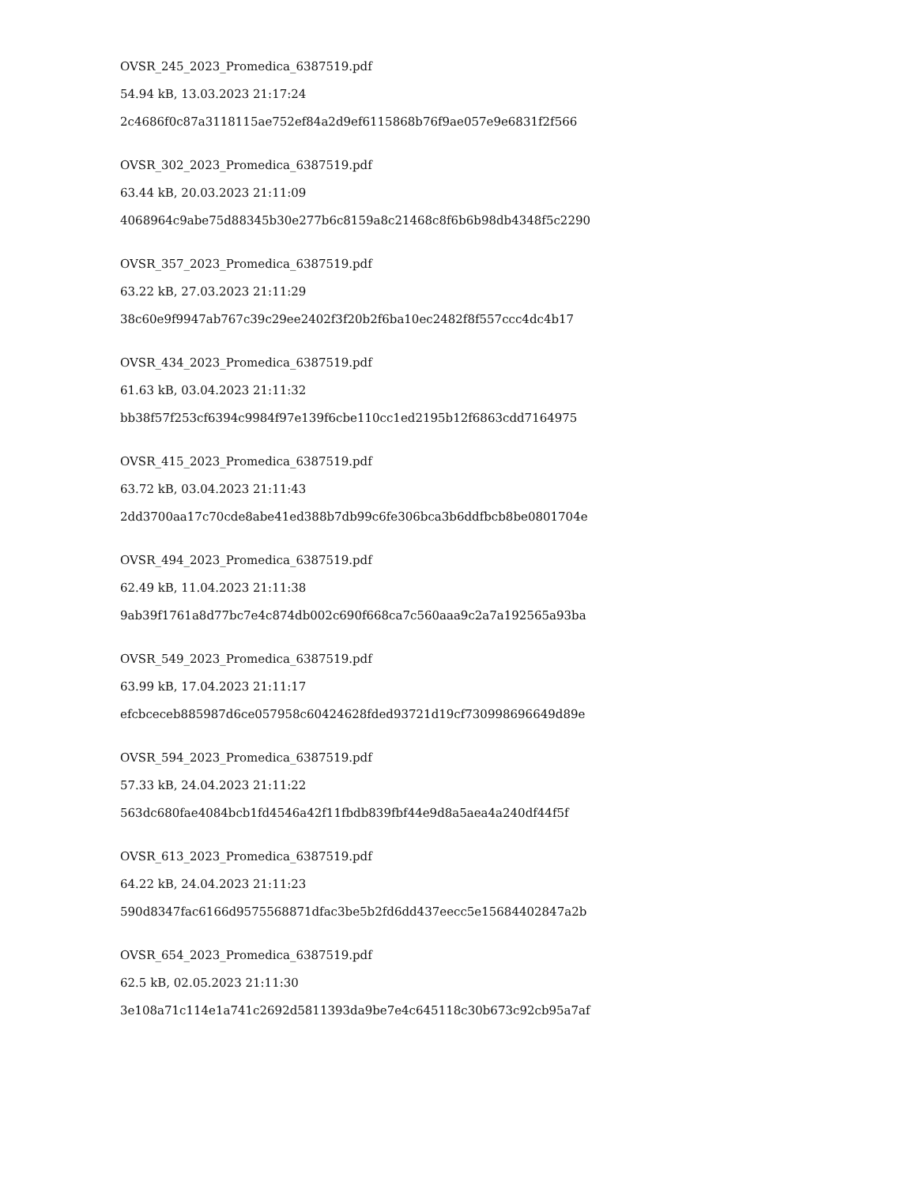OVSR_245_2023_Promedica_6387519.pdf
54.94 kB, 13.03.2023 21:17:24
2c4686f0c87a3118115ae752ef84a2d9ef6115868b76f9ae057e9e6831f2f566
OVSR_302_2023_Promedica_6387519.pdf
63.44 kB, 20.03.2023 21:11:09
4068964c9abe75d88345b30e277b6c8159a8c21468c8f6b6b98db4348f5c2290
OVSR_357_2023_Promedica_6387519.pdf
63.22 kB, 27.03.2023 21:11:29
38c60e9f9947ab767c39c29ee2402f3f20b2f6ba10ec2482f8f557ccc4dc4b17
OVSR_434_2023_Promedica_6387519.pdf
61.63 kB, 03.04.2023 21:11:32
bb38f57f253cf6394c9984f97e139f6cbe110cc1ed2195b12f6863cdd7164975
OVSR_415_2023_Promedica_6387519.pdf
63.72 kB, 03.04.2023 21:11:43
2dd3700aa17c70cde8abe41ed388b7db99c6fe306bca3b6ddfbcb8be0801704e
OVSR_494_2023_Promedica_6387519.pdf
62.49 kB, 11.04.2023 21:11:38
9ab39f1761a8d77bc7e4c874db002c690f668ca7c560aaa9c2a7a192565a93ba
OVSR_549_2023_Promedica_6387519.pdf
63.99 kB, 17.04.2023 21:11:17
efcbceceb885987d6ce057958c60424628fded93721d19cf730998696649d89e
OVSR_594_2023_Promedica_6387519.pdf
57.33 kB, 24.04.2023 21:11:22
563dc680fae4084bcb1fd4546a42f11fbdb839fbf44e9d8a5aea4a240df44f5f
OVSR_613_2023_Promedica_6387519.pdf
64.22 kB, 24.04.2023 21:11:23
590d8347fac6166d9575568871dfac3be5b2fd6dd437eecc5e15684402847a2b
OVSR_654_2023_Promedica_6387519.pdf
62.5 kB, 02.05.2023 21:11:30
3e108a71c114e1a741c2692d5811393da9be7e4c645118c30b673c92cb95a7af